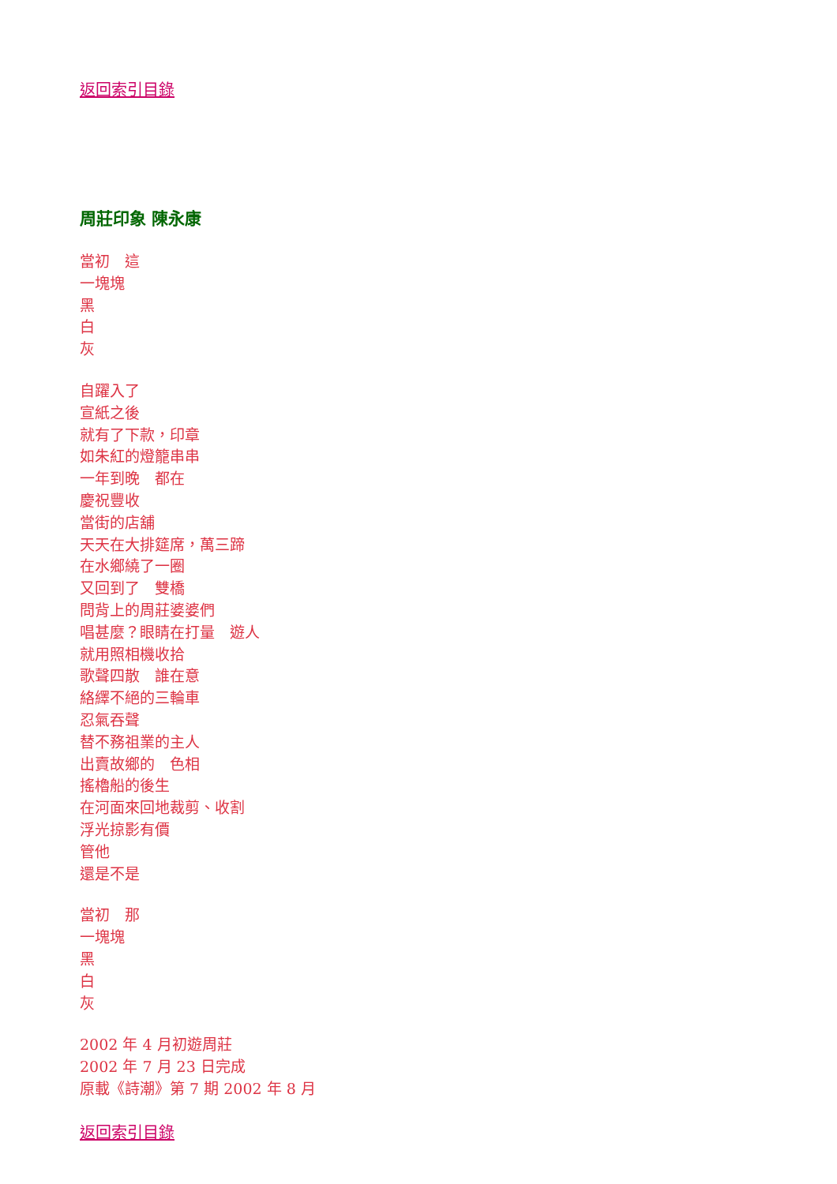返回索引目錄
周莊印象 陳永康
當初　這
一塊塊
黑
白
灰
自躍入了
宣紙之後
就有了下款，印章
如朱紅的燈籠串串
一年到晚　都在
慶祝豐收
當街的店舖
天天在大排筵席，萬三蹄
在水鄉繞了一圈
又回到了　雙橋
問背上的周莊婆婆們
唱甚麼？眼睛在打量　遊人
就用照相機收拾
歌聲四散　誰在意
絡繹不絕的三輪車
忍氣吞聲
替不務祖業的主人
出賣故鄉的　色相
搖櫓船的後生
在河面來回地裁剪、收割
浮光掠影有價
管他
還是不是
當初　那
一塊塊
黑
白
灰
2002 年 4 月初遊周莊
2002 年 7 月 23 日完成
原載《詩潮》第 7 期 2002 年 8 月
返回索引目錄